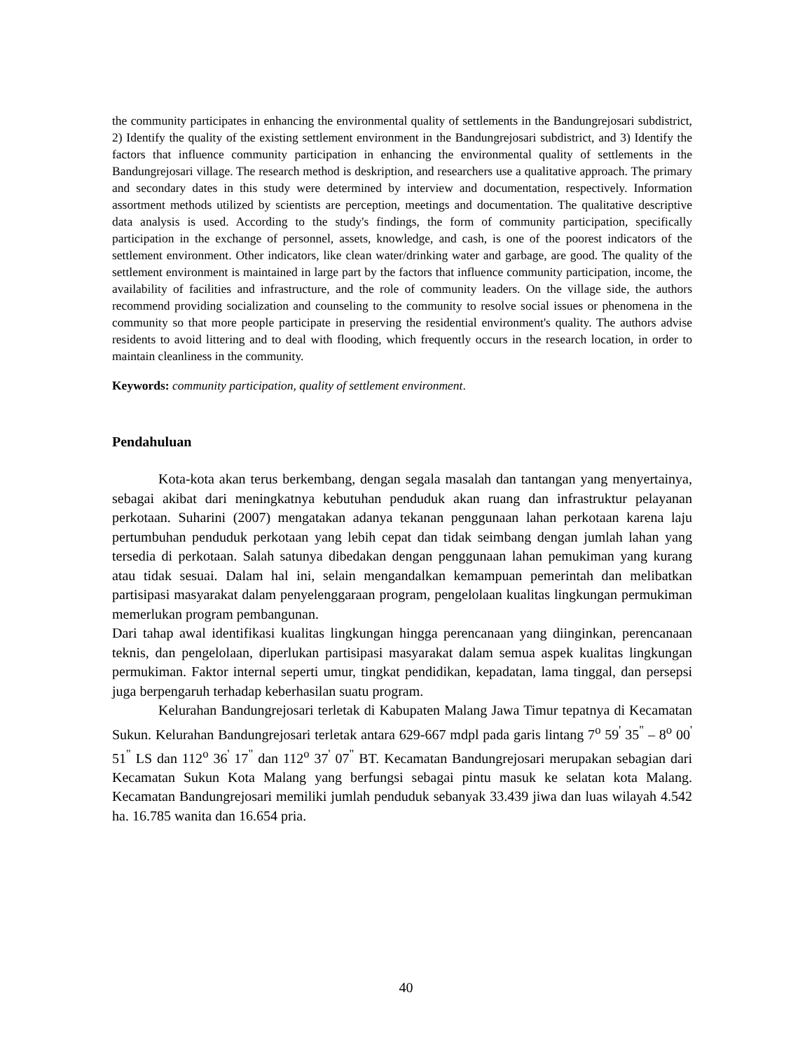the community participates in enhancing the environmental quality of settlements in the Bandungrejosari subdistrict, 2) Identify the quality of the existing settlement environment in the Bandungrejosari subdistrict, and 3) Identify the factors that influence community participation in enhancing the environmental quality of settlements in the Bandungrejosari village. The research method is deskription, and researchers use a qualitative approach. The primary and secondary dates in this study were determined by interview and documentation, respectively. Information assortment methods utilized by scientists are perception, meetings and documentation. The qualitative descriptive data analysis is used. According to the study's findings, the form of community participation, specifically participation in the exchange of personnel, assets, knowledge, and cash, is one of the poorest indicators of the settlement environment. Other indicators, like clean water/drinking water and garbage, are good. The quality of the settlement environment is maintained in large part by the factors that influence community participation, income, the availability of facilities and infrastructure, and the role of community leaders. On the village side, the authors recommend providing socialization and counseling to the community to resolve social issues or phenomena in the community so that more people participate in preserving the residential environment's quality. The authors advise residents to avoid littering and to deal with flooding, which frequently occurs in the research location, in order to maintain cleanliness in the community.
Keywords: community participation, quality of settlement environment.
Pendahuluan
Kota-kota akan terus berkembang, dengan segala masalah dan tantangan yang menyertainya, sebagai akibat dari meningkatnya kebutuhan penduduk akan ruang dan infrastruktur pelayanan perkotaan. Suharini (2007) mengatakan adanya tekanan penggunaan lahan perkotaan karena laju pertumbuhan penduduk perkotaan yang lebih cepat dan tidak seimbang dengan jumlah lahan yang tersedia di perkotaan. Salah satunya dibedakan dengan penggunaan lahan pemukiman yang kurang atau tidak sesuai. Dalam hal ini, selain mengandalkan kemampuan pemerintah dan melibatkan partisipasi masyarakat dalam penyelenggaraan program, pengelolaan kualitas lingkungan permukiman memerlukan program pembangunan.
Dari tahap awal identifikasi kualitas lingkungan hingga perencanaan yang diinginkan, perencanaan teknis, dan pengelolaan, diperlukan partisipasi masyarakat dalam semua aspek kualitas lingkungan permukiman. Faktor internal seperti umur, tingkat pendidikan, kepadatan, lama tinggal, dan persepsi juga berpengaruh terhadap keberhasilan suatu program.
Kelurahan Bandungrejosari terletak di Kabupaten Malang Jawa Timur tepatnya di Kecamatan Sukun. Kelurahan Bandungrejosari terletak antara 629-667 mdpl pada garis lintang 7<sup>o</sup> 59<sup>'</sup> 35<sup>"</sup> – 8<sup>o</sup> 00<sup>'</sup> 51<sup>"</sup> LS dan 112<sup>o</sup> 36<sup>'</sup> 17<sup>"</sup> dan 112<sup>o</sup> 37<sup>'</sup> 07<sup>"</sup> BT. Kecamatan Bandungrejosari merupakan sebagian dari Kecamatan Sukun Kota Malang yang berfungsi sebagai pintu masuk ke selatan kota Malang. Kecamatan Bandungrejosari memiliki jumlah penduduk sebanyak 33.439 jiwa dan luas wilayah 4.542 ha. 16.785 wanita dan 16.654 pria.
40